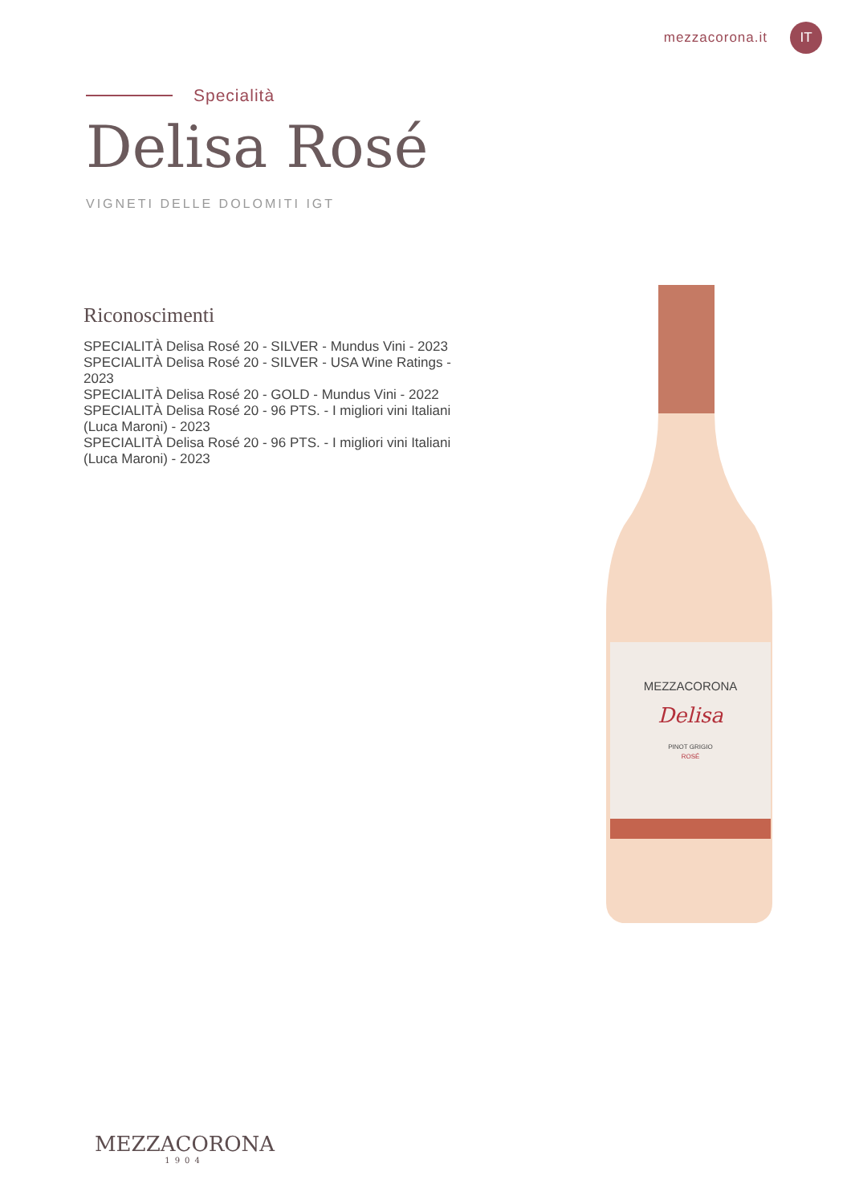mezzacorona.it IT
Specialità
Delisa Rosé
VIGNETI DELLE DOLOMITI IGT
Riconoscimenti
SPECIALITÀ Delisa Rosé 20 - SILVER - Mundus Vini - 2023
SPECIALITÀ Delisa Rosé 20 - SILVER - USA Wine Ratings - 2023
SPECIALITÀ Delisa Rosé 20 - GOLD - Mundus Vini - 2022
SPECIALITÀ Delisa Rosé 20 - 96 PTS. - I migliori vini Italiani (Luca Maroni) - 2023
SPECIALITÀ Delisa Rosé 20 - 96 PTS. - I migliori vini Italiani (Luca Maroni) - 2023
MEZZACORONA
Delisa
PINOT GRIGIO
ROSÉ
MEZZACORONA
1904